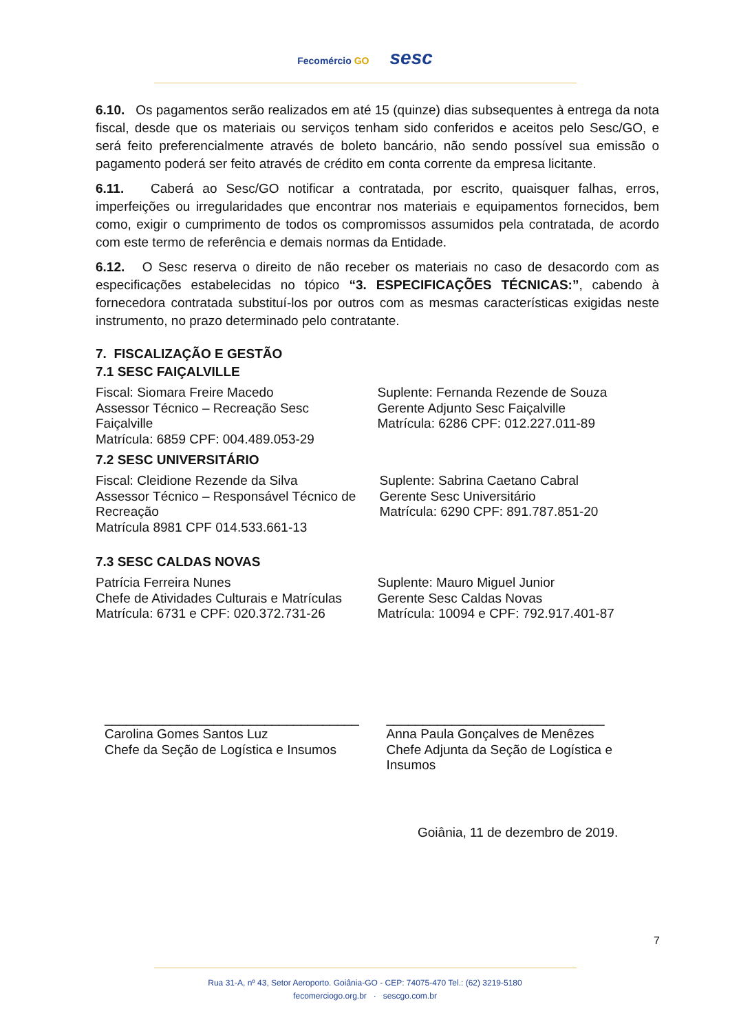Fecomércio GO
sesc
6.10. Os pagamentos serão realizados em até 15 (quinze) dias subsequentes à entrega da nota fiscal, desde que os materiais ou serviços tenham sido conferidos e aceitos pelo Sesc/GO, e será feito preferencialmente através de boleto bancário, não sendo possível sua emissão o pagamento poderá ser feito através de crédito em conta corrente da empresa licitante.
6.11. Caberá ao Sesc/GO notificar a contratada, por escrito, quaisquer falhas, erros, imperfeições ou irregularidades que encontrar nos materiais e equipamentos fornecidos, bem como, exigir o cumprimento de todos os compromissos assumidos pela contratada, de acordo com este termo de referência e demais normas da Entidade.
6.12. O Sesc reserva o direito de não receber os materiais no caso de desacordo com as especificações estabelecidas no tópico “3. ESPECIFICAÇÕES TÉCNICAS:”, cabendo à fornecedora contratada substituí-los por outros com as mesmas características exigidas neste instrumento, no prazo determinado pelo contratante.
7. FISCALIZAÇÃO E GESTÃO
7.1 SESC FAIÇALVILLE
Fiscal: Siomara Freire Macedo
Assessor Técnico – Recreação Sesc
Faiçalville
Matrícula: 6859 CPF: 004.489.053-29
Suplente: Fernanda Rezende de Souza
Gerente Adjunto Sesc Faiçalville
Matrícula: 6286 CPF: 012.227.011-89
7.2 SESC UNIVERSITÁRIO
Fiscal: Cleidione Rezende da Silva
Assessor Técnico – Responsável Técnico de Recreação
Matrícula 8981 CPF 014.533.661-13
Suplente: Sabrina Caetano Cabral
Gerente Sesc Universitário
Matrícula: 6290 CPF: 891.787.851-20
7.3 SESC CALDAS NOVAS
Patrícia Ferreira Nunes
Chefe de Atividades Culturais e Matrículas
Matrícula: 6731 e CPF: 020.372.731-26
Suplente: Mauro Miguel Junior
Gerente Sesc Caldas Novas
Matrícula: 10094 e CPF: 792.917.401-87
___________________________________
Carolina Gomes Santos Luz
Chefe da Seção de Logística e Insumos
______________________________
Anna Paula Gonçalves de Menêzes
Chefe Adjunta da Seção de Logística e Insumos
Goiânia, 11 de dezembro de 2019.
7
Rua 31-A, nº 43, Setor Aeroporto. Goiânia-GO - CEP: 74075-470 Tel.: (62) 3219-5180
fecomerciogo.org.br · sescgo.com.br